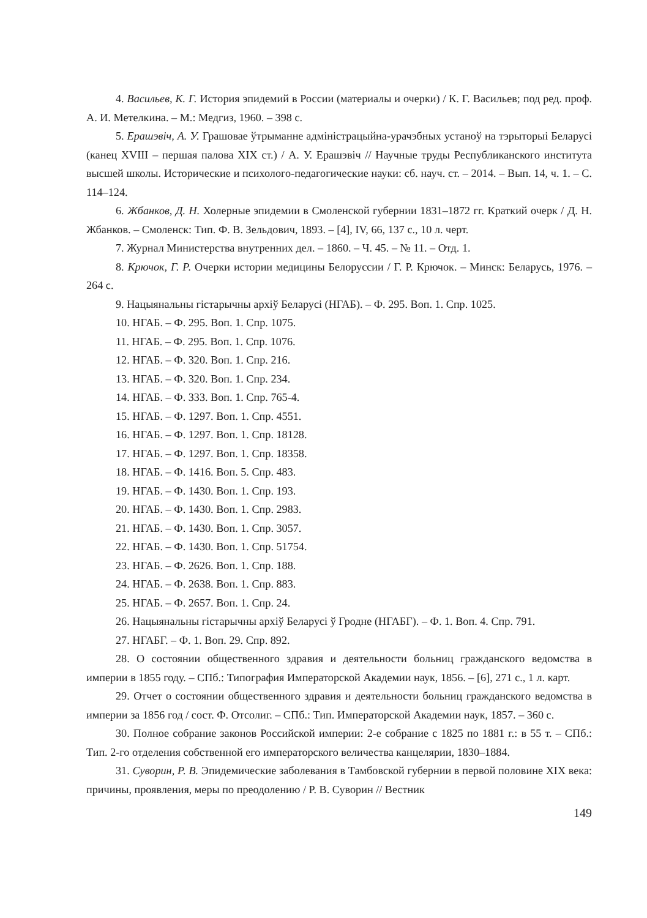4. Васильев, К. Г. История эпидемий в России (материалы и очерки) / К. Г. Васильев; под ред. проф. А. И. Метелкина. – М.: Медгиз, 1960. – 398 с.
5. Ерашэвіч, А. У. Грашовае ўтрыманне адміністрацыйна-урачэбных устаноў на тэрыторыі Беларусі (канец XVIII – першая палова XIX ст.) / А. У. Ерашэвіч // Научные труды Республиканского института высшей школы. Исторические и психолого-педагогические науки: сб. науч. ст. – 2014. – Вып. 14, ч. 1. – С. 114–124.
6. Жбанков, Д. Н. Холерные эпидемии в Смоленской губернии 1831–1872 гг. Краткий очерк / Д. Н. Жбанков. – Смоленск: Тип. Ф. В. Зельдович, 1893. – [4], IV, 66, 137 с., 10 л. черт.
7. Журнал Министерства внутренних дел. – 1860. – Ч. 45. – № 11. – Отд. 1.
8. Крючок, Г. Р. Очерки истории медицины Белоруссии / Г. Р. Крючок. – Минск: Беларусь, 1976. – 264 с.
9. Нацыянальны гістарычны архіў Беларусі (НГАБ). – Ф. 295. Воп. 1. Спр. 1025.
10. НГАБ. – Ф. 295. Воп. 1. Спр. 1075.
11. НГАБ. – Ф. 295. Воп. 1. Спр. 1076.
12. НГАБ. – Ф. 320. Воп. 1. Спр. 216.
13. НГАБ. – Ф. 320. Воп. 1. Спр. 234.
14. НГАБ. – Ф. 333. Воп. 1. Спр. 765-4.
15. НГАБ. – Ф. 1297. Воп. 1. Спр. 4551.
16. НГАБ. – Ф. 1297. Воп. 1. Спр. 18128.
17. НГАБ. – Ф. 1297. Воп. 1. Спр. 18358.
18. НГАБ. – Ф. 1416. Воп. 5. Спр. 483.
19. НГАБ. – Ф. 1430. Воп. 1. Спр. 193.
20. НГАБ. – Ф. 1430. Воп. 1. Спр. 2983.
21. НГАБ. – Ф. 1430. Воп. 1. Спр. 3057.
22. НГАБ. – Ф. 1430. Воп. 1. Спр. 51754.
23. НГАБ. – Ф. 2626. Воп. 1. Спр. 188.
24. НГАБ. – Ф. 2638. Воп. 1. Спр. 883.
25. НГАБ. – Ф. 2657. Воп. 1. Спр. 24.
26. Нацыянальны гістарычны архіў Беларусі ў Гродне (НГАБГ). – Ф. 1. Воп. 4. Спр. 791.
27. НГАБГ. – Ф. 1. Воп. 29. Спр. 892.
28. О состоянии общественного здравия и деятельности больниц гражданского ведомства в империи в 1855 году. – СПб.: Типография Императорской Академии наук, 1856. – [6], 271 с., 1 л. карт.
29. Отчет о состоянии общественного здравия и деятельности больниц гражданского ведомства в империи за 1856 год / сост. Ф. Отсолиг. – СПб.: Тип. Императорской Академии наук, 1857. – 360 с.
30. Полное собрание законов Российской империи: 2-е собрание с 1825 по 1881 г.: в 55 т. – СПб.: Тип. 2-го отделения собственной его императорского величества канцелярии, 1830–1884.
31. Суворин, Р. В. Эпидемические заболевания в Тамбовской губернии в первой половине XIX века: причины, проявления, меры по преодолению / Р. В. Суворин // Вестник
149